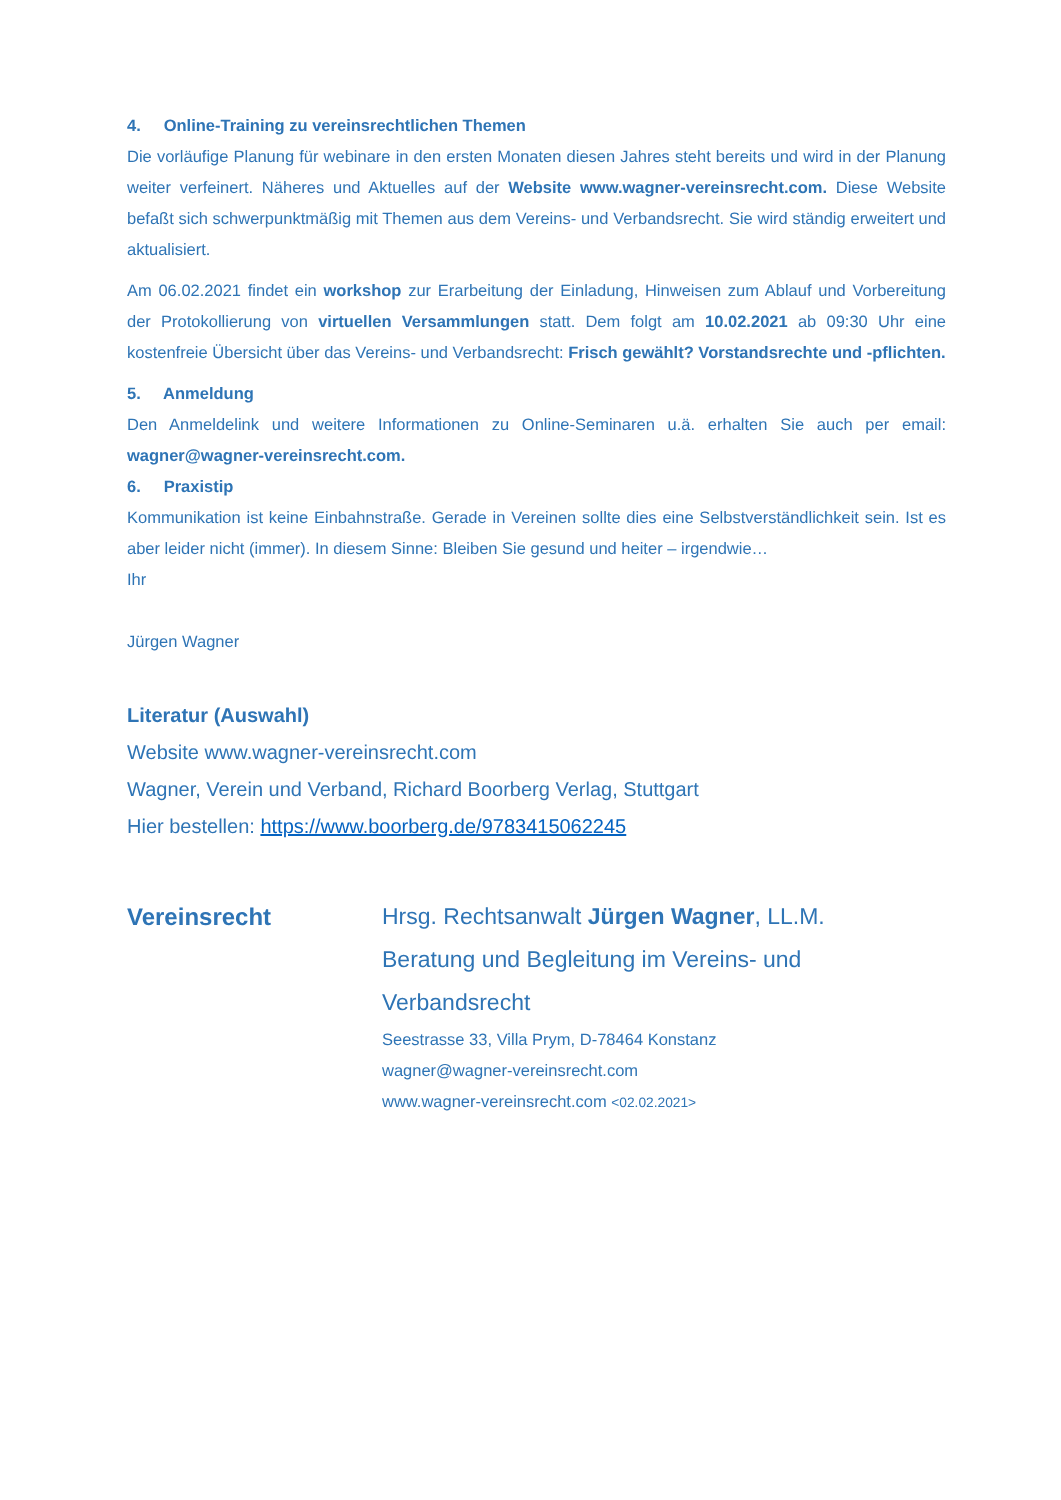4. Online-Training zu vereinsrechtlichen Themen
Die vorläufige Planung für webinare in den ersten Monaten diesen Jahres steht bereits und wird in der Planung weiter verfeinert. Näheres und Aktuelles auf der Website www.wagner-vereinsrecht.com. Diese Website befaßt sich schwerpunktmäßig mit Themen aus dem Vereins- und Verbandsrecht. Sie wird ständig erweitert und aktualisiert.
Am 06.02.2021 findet ein workshop zur Erarbeitung der Einladung, Hinweisen zum Ablauf und Vorbereitung der Protokollierung von virtuellen Versammlungen statt. Dem folgt am 10.02.2021 ab 09:30 Uhr eine kostenfreie Übersicht über das Vereins- und Verbandsrecht: Frisch gewählt? Vorstandsrechte und -pflichten.
5. Anmeldung
Den Anmeldelink und weitere Informationen zu Online-Seminaren u.ä. erhalten Sie auch per email: wagner@wagner-vereinsrecht.com.
6. Praxistip
Kommunikation ist keine Einbahnstraße. Gerade in Vereinen sollte dies eine Selbstverständlichkeit sein. Ist es aber leider nicht (immer). In diesem Sinne: Bleiben Sie gesund und heiter – irgendwie…
Ihr
Jürgen Wagner
Literatur (Auswahl)
Website www.wagner-vereinsrecht.com
Wagner, Verein und Verband, Richard Boorberg Verlag, Stuttgart
Hier bestellen: https://www.boorberg.de/9783415062245
Vereinsrecht Hrsg. Rechtsanwalt Jürgen Wagner, LL.M.
Beratung und Begleitung im Vereins- und
Verbandsrecht
Seestrasse 33, Villa Prym, D-78464 Konstanz
wagner@wagner-vereinsrecht.com
www.wagner-vereinsrecht.com <02.02.2021>